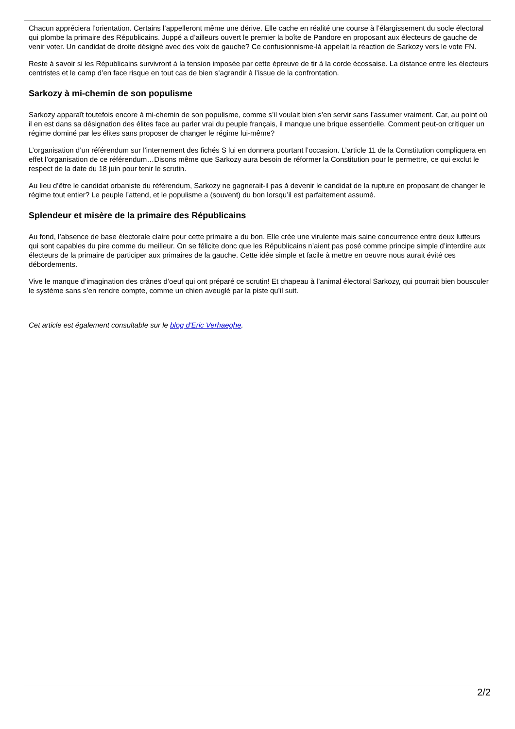Chacun appréciera l’orientation. Certains l’appelleront même une dérive. Elle cache en réalité une course à l’élargissement du socle électoral qui plombe la primaire des Républicains. Juppé a d’ailleurs ouvert le premier la boîte de Pandore en proposant aux électeurs de gauche de venir voter. Un candidat de droite désigné avec des voix de gauche? Ce confusionnisme-là appelait la réaction de Sarkozy vers le vote FN.
Reste à savoir si les Républicains survivront à la tension imposée par cette épreuve de tir à la corde écossaise. La distance entre les électeurs centristes et le camp d’en face risque en tout cas de bien s’agrandir à l’issue de la confrontation.
Sarkozy à mi-chemin de son populisme
Sarkozy apparaît toutefois encore à mi-chemin de son populisme, comme s’il voulait bien s’en servir sans l’assumer vraiment. Car, au point où il en est dans sa désignation des élites face au parler vrai du peuple français, il manque une brique essentielle. Comment peut-on critiquer un régime dominé par les élites sans proposer de changer le régime lui-même?
L’organisation d’un référendum sur l’internement des fichés S lui en donnera pourtant l’occasion. L’article 11 de la Constitution compliquera en effet l’organisation de ce référendum…Disons même que Sarkozy aura besoin de réformer la Constitution pour le permettre, ce qui exclut le respect de la date du 18 juin pour tenir le scrutin.
Au lieu d’être le candidat orbaniste du référendum, Sarkozy ne gagnerait-il pas à devenir le candidat de la rupture en proposant de changer le régime tout entier? Le peuple l’attend, et le populisme a (souvent) du bon lorsqu’il est parfaitement assumé.
Splendeur et misère de la primaire des Républicains
Au fond, l’absence de base électorale claire pour cette primaire a du bon. Elle crée une virulente mais saine concurrence entre deux lutteurs qui sont capables du pire comme du meilleur. On se félicite donc que les Républicains n’aient pas posé comme principe simple d’interdire aux électeurs de la primaire de participer aux primaires de la gauche. Cette idée simple et facile à mettre en oeuvre nous aurait évité ces débordements.
Vive le manque d’imagination des crânes d’oeuf qui ont préparé ce scrutin! Et chapeau à l’animal électoral Sarkozy, qui pourrait bien bousculer le système sans s’en rendre compte, comme un chien aveuglé par la piste qu’il suit.
Cet article est également consultable sur le blog d'Eric Verhaeghe.
2/2